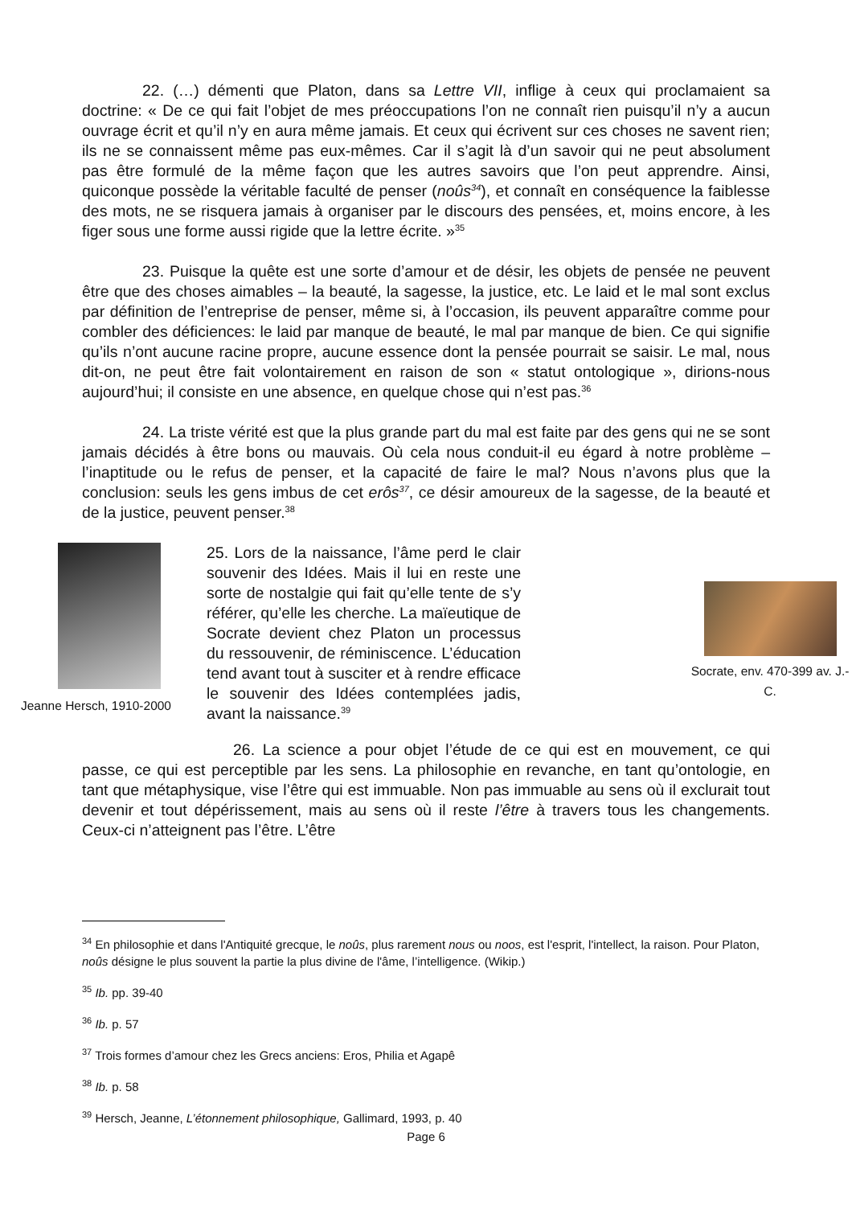22. (…) démenti que Platon, dans sa Lettre VII, inflige à ceux qui proclamaient sa doctrine: « De ce qui fait l’objet de mes préoccupations l’on ne connaît rien puisqu’il n’y a aucun ouvrage écrit et qu’il n’y en aura même jamais. Et ceux qui écrivent sur ces choses ne savent rien; ils ne se connaissent même pas eux-mêmes. Car il s’agit là d’un savoir qui ne peut absolument pas être formulé de la même façon que les autres savoirs que l’on peut apprendre. Ainsi, quiconque possède la véritable faculté de penser (noûs<sup>34</sup>), et connaît en conséquence la faiblesse des mots, ne se risquera jamais à organiser par le discours des pensées, et, moins encore, à les figer sous une forme aussi rigide que la lettre écrite. »<sup>35</sup>
23. Puisque la quête est une sorte d’amour et de désir, les objets de pensée ne peuvent être que des choses aimables – la beauté, la sagesse, la justice, etc. Le laid et le mal sont exclus par définition de l’entreprise de penser, même si, à l’occasion, ils peuvent apparaître comme pour combler des déficiences: le laid par manque de beauté, le mal par manque de bien. Ce qui signifie qu’ils n’ont aucune racine propre, aucune essence dont la pensée pourrait se saisir. Le mal, nous dit-on, ne peut être fait volontairement en raison de son « statut ontologique », dirions-nous aujourd’hui; il consiste en une absence, en quelque chose qui n’est pas.<sup>36</sup>
24. La triste vérité est que la plus grande part du mal est faite par des gens qui ne se sont jamais décidés à être bons ou mauvais. Où cela nous conduit-il eu égard à notre problème – l’inaptitude ou le refus de penser, et la capacité de faire le mal? Nous n’avons plus que la conclusion: seuls les gens imbus de cet erôs<sup>37</sup>, ce désir amoureux de la sagesse, de la beauté et de la justice, peuvent penser.<sup>38</sup>
Jeanne Hersch, 1910-2000
25. Lors de la naissance, l’âme perd le clair souvenir des Idées. Mais il lui en reste une sorte de nostalgie qui fait qu’elle tente de s’y référer, qu’elle les cherche. La maïeutique de Socrate devient chez Platon un processus du ressouvenir, de réminiscence. L’éducation tend avant tout à susciter et à rendre efficace le souvenir des Idées contemplées jadis, avant la naissance.<sup>39</sup>
Socrate, env. 470-399 av. J.-C.
26. La science a pour objet l’étude de ce qui est en mouvement, ce qui passe, ce qui est perceptible par les sens. La philosophie en revanche, en tant qu’ontologie, en tant que métaphysique, vise l’être qui est immuable. Non pas immuable au sens où il exclurait tout devenir et tout dépérissement, mais au sens où il reste l’être à travers tous les changements. Ceux-ci n’atteignent pas l’être. L’être
<sup>34</sup> En philosophie et dans l'Antiquité grecque, le noûs, plus rarement nous ou noos, est l'esprit, l'intellect, la raison. Pour Platon, noûs désigne le plus souvent la partie la plus divine de l'âme, l’intelligence. (Wikip.)
<sup>35</sup> Ib. pp. 39-40
<sup>36</sup> Ib. p. 57
<sup>37</sup> Trois formes d’amour chez les Grecs anciens: Eros, Philia et Agapê
<sup>38</sup> Ib. p. 58
<sup>39</sup> Hersch, Jeanne, L’étonnement philosophique, Gallimard, 1993, p. 40
Page 6